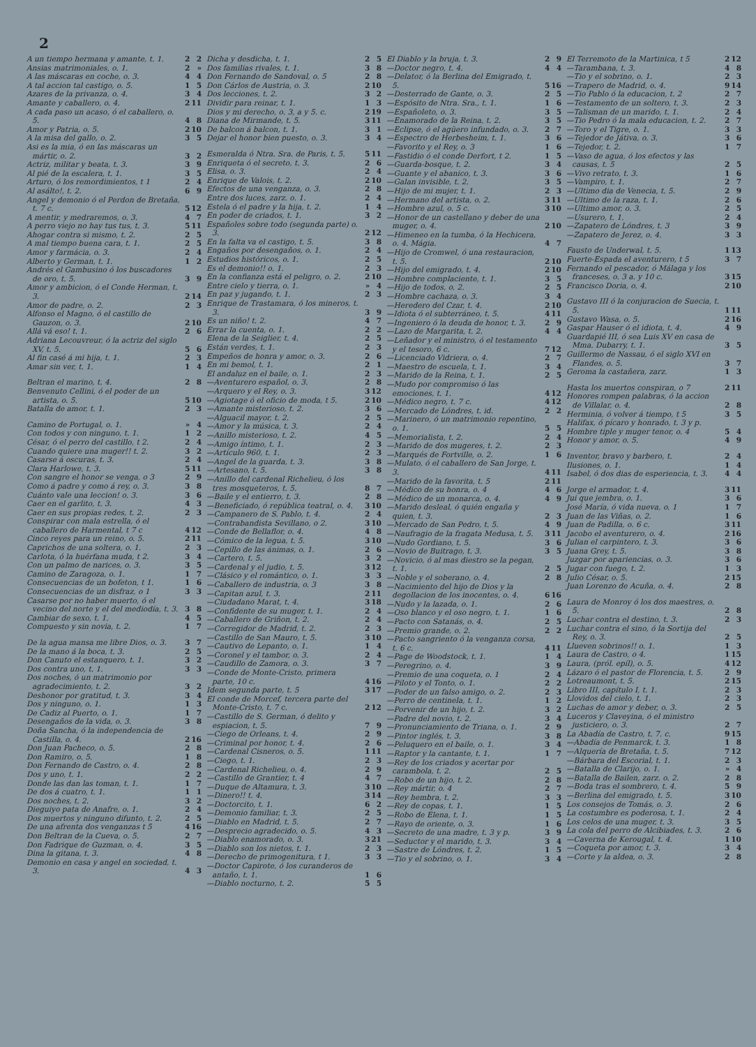2
| A un tiempo hermana y amante, t. 1. | 2 | 2 |
| Ansias matrimoniales, o. 1. | 2 | » |
| A las máscaras en coche, o. 3. | 4 | 4 |
| A tal accion tal castigo, o. 5. | 1 | 5 |
| Azares de la privanza, o. 4. | 3 | 4 |
| Amante y caballero, o. 4. | 2 | 11 |
| A cada paso un acaso, ó el caballero, o. 5. | 4 | 8 |
| Amor y Patria, o. 5. | 2 | 10 |
| A la misa del gallo, o. 2. | 3 | 5 |
| Asi es la mia, ó en las máscaras un mártir, o. 2. | 3 | 2 |
| Actriz, militar y beata, t. 3. | 3 | 9 |
| Al pié de la escalera, t. 1. | 3 | 5 |
| Arturo, ó los remordimientos, t 1 | 2 | 4 |
| Al asálto!, t. 2. | 6 | 9 |
| Angel y demonio ó el Perdon de Bretaña, t. 7 c. | 5 | 12 |
| A mentir, y medraremos, o. 3. | 4 | 7 |
| A perro viejo no hay tus tus, t. 3. | 5 | 11 |
| Ahogar contra si mismo, t. 2. | 2 | 5 |
| A mal tiempo buena cara, t. 1. | 2 | 5 |
| Amor y farmácia, o. 3. | 2 | 4 |
| Alberto y German, t. 1. | 1 | 2 |
| Andrés el Gambusino ó los buscadores de oro, t. 5. | 3 | 9 |
| Amor y ambicion, ó el Conde Herman, t. 3. | 2 | 14 |
| Amor de padre, o. 2. | 2 | 3 |
| Alfonso el Magno, ó el castillo de Gauzon, o. 3. | 2 | 10 |
| Allá vá eso! t. 1. | 2 | 6 |
| Adriana Lecouvreur, ó la actriz del siglo XV, t. 5. | 5 | 6 |
| Al fin casé á mi hija, t. 1. | 2 | 3 |
| Amar sin ver, t. 1. | 1 | 4 |
| Beltran el marino, t. 4. | 2 | 8 |
| Benvenuto Cellini, ó el poder de un artista, o. 5. | 5 | 10 |
| Batalla de amor, t. 1. | 2 | 3 |
| Camino de Portugal, o. 1. | » | 4 |
| Con todos y con ninguno, t. 1. | 1 | 2 |
| César, ó el perro del castillo, t 2. | 2 | 4 |
| Cuando quiere una muger!! t. 2. | 3 | 2 |
| Casarse á oscuras, t. 3. | 2 | 4 |
| Clara Harlowe, t. 3. | 5 | 11 |
| Con sangre el honor se venga, o 3 | 2 | 9 |
| Como á padre y como á rey, o. 3. | 3 | 8 |
| Cuánto vale una leccion! o. 3. | 3 | 6 |
| Caer en el garlito, t. 3. | 4 | 3 |
| Caer en sus propias redes, t. 2. | 2 | 3 |
| Conspirar con mala estrella, ó el caballero de Harmental, t 7 c | 4 | 12 |
| Cinco reyes para un reino, o. 5. | 2 | 11 |
| Caprichos de una soltera, o. 1. | 2 | 3 |
| Carlota, ó la huérfana muda, t 2. | 3 | 4 |
| Con un palmo de narices, o. 3. | 3 | 5 |
| Camino de Zaragoza, o. 1. | 1 | 7 |
| Consecuencias de un bofeton, t 1. | 1 | 6 |
| Consecuencias de un disfraz, o 1 | 3 | 3 |
| Casarse por no haber muerto, ó el vecino del norte y el del mediodía, t. 3. | 3 | 8 |
| Cambiar de sexo, t. 1. | 4 | 5 |
| Compuesto y sin novia, t. 2. | 1 | 7 |
| De la agua mansa me libre Dios, o. 3. | 3 | 7 |
| De la mano á la boca, t. 3. | 2 | 5 |
| Don Canuto el estanquero, t. 1. | 3 | 2 |
| Dos contra uno, t. 1. | 3 | 3 |
| Dos noches, ó un matrimonio por agradecimiento, t. 2. | 3 | 2 |
| Deshonor por gratitud, t. 3. | 3 | 4 |
| Dos y ninguno, o. 1. | 1 | 3 |
| De Cadiz al Puerto, o. 1. | 1 | 7 |
| Desengaños de la vida, o. 3. | 3 | 8 |
| Doña Sancha, ó la independencia de Castilla, o. 4. | 2 | 16 |
| Don Juan Pacheco, o. 5. | 2 | 8 |
| Don Ramiro, o. 5. | 1 | 8 |
| Don Fernando de Castro, o. 4. | 2 | 8 |
| Dos y uno, t. 1. | 2 | 2 |
| Donde las dan las toman, t. 1. | 1 | 7 |
| De dos á cuatro, t. 1. | 1 | 1 |
| Dos noches, t. 2. | 3 | 2 |
| Dieguiyo pata de Anafre, o. 1. | 2 | 4 |
| Dos muertos y ninguno difunto, t. 2. | 2 | 5 |
| De una afrenta dos venganzas t 5 | 4 | 16 |
| Don Beltran de la Cueva, o. 5. | 2 | 7 |
| Don Fadrique de Guzman, o. 4. | 3 | 5 |
| Dina la gitana, t. 3. | 4 | 8 |
| Demonio en casa y angel en sociedad, t. 3. | 4 | 3 |
| Dicha y desdicha, t. 1. | 2 | 5 |
| Dos familias rivales, t. 1. | 3 | 8 |
| Don Fernando de Sandoval, o. 5 | 2 | 8 |
| Don Cárlos de Austria, o. 3. | 2 | 10 |
| Dos lecciones, t. 2. | 3 | 2 |
| Dividir para reinar, t. 1. | 1 | 3 |
| Dios y mi derecho, o. 3, a y 5. c. | 2 | 19 |
| Diana de Mirmande, t. 5. | 3 | 11 |
| De balcon á balcon, t. 1. | 3 | 1 |
| Dejar el honor bien puesto, o. 3. | 3 | 4 |
| Esmeralda ó Ntra. Sra. de Paris, t. 5. | 5 | 11 |
| Enriqueta ó el secreto, t. 3. | 2 | 6 |
| Elisa, o. 3. | 2 | 4 |
| Enrique de Valois, t. 2. | 2 | 10 |
| Efectos de una venganza, o. 3. | 2 | 8 |
| Entre dos luces, zarz. o. 1. | 2 | 4 |
| Estela ó el padre y la hija, t. 2. | 1 | 4 |
| En poder de criados, t. 1. | 3 | 2 |
| Españoles sobre todo (segunda parte) o. 3. | 2 | 12 |
| En la falta va el castigo, t. 5. | 3 | 8 |
| Engaños por desengaños, o. 1. | 2 | 4 |
| Estudios históricos, o. 1. | 2 | 5 |
| Es el demonio!! o. 1. | 2 | 3 |
| En la confianza está el peligro, o. 2. | 2 | 10 |
| Entre cielo y tierra, o. 1. | » | 4 |
| En paz y jugando, t. 1. | 2 | 3 |
| Enrique de Trastamara, ó los mineros, t. 3. | 3 | 9 |
| Es un niño! t. 2. | 4 | 7 |
| Errar la cuenta, o. 1. | 2 | 2 |
| Elena de la Seiglier, t. 4. | 2 | 5 |
| Están verdes, t. 1. | 2 | 3 |
| Empeños de honra y amor, o. 3. | 2 | 6 |
| En mi bemol, t. 1. | 2 | 1 |
| El andaluz en el baile, o. 1. | 2 | 3 |
| —Aventurero español, o. 3. | 2 | 8 |
| —Arquero y el Rey, o. 3. | 3 | 12 |
| —Agiotage ó el oficio de moda, t 5. | 2 | 10 |
| —Amante misterioso, t. 2. | 3 | 6 |
| —Alguacil mayor, t. 2. | 2 | 5 |
| —Amor y la música, t. 3. | 2 | 4 |
| —Anillo misterioso, t. 2. | 4 | 5 |
| —Amigo íntimo, t. 1. | 2 | 3 |
| —Artículo 960, t. 1. | 2 | 3 |
| —Angel de la guarda, t. 3. | 3 | 8 |
| —Artesano, t. 5. | 3 | 8 |
| —Anillo del cardenal Richelieu, ó los tres mosqueteros, t. 5. | 8 | 7 |
| —Baile y el entierro, t. 3. | 2 | 8 |
| —Beneficiado, ó república teatral, o. 4. | 3 | 10 |
| —Campanero de S. Pablo, t. 4. | 2 | 4 |
| —Contrabandista Sevillano, o 2. | 3 | 10 |
| —Conde de Bellaflor, o. 4. | 4 | 8 |
| —Cómico de la legua, t. 5. | 3 | 10 |
| —Cepillo de las ánimas, o. 1. | 2 | 6 |
| —Cartero, t. 5. | 3 | 2 |
| —Cardenal y el judio, t. 5. | 3 | 12 |
| —Clásico y el romántico, o. 1. | 3 | 3 |
| —Caballero de industria, o. 3 | 3 | 8 |
| —Capitan azul, t. 3. | 2 | 11 |
| —Ciudadano Marat, t. 4. | 3 | 18 |
| —Confidente de su muger, t. 1. | 2 | 4 |
| —Caballero de Griñon, t. 2. | 2 | 4 |
| —Corregidor de Madrid, t. 2. | 2 | 3 |
| —Castillo de San Mauro, t. 5. | 3 | 10 |
| —Cautivo de Lepanto, o. 1. | 1 | 4 |
| —Coronel y el tambor, o. 3. | 2 | 4 |
| —Caudillo de Zamora, o. 3. | 3 | 7 |
| —Conde de Monte-Cristo, primera parte, 10 c. | 4 | 16 |
| Idem segunda parte, t. 5 | 3 | 17 |
| El conde de Morcef, tercera parte del Monte-Cristo, t. 7 c. | 2 | 12 |
| —Castillo de S. German, ó delito y espiacion, t. 5. | 7 | 9 |
| —Ciego de Orleans, t. 4. | 2 | 9 |
| —Criminal por honor, t. 4. | 2 | 6 |
| —Cardenal Cisneros, o. 5. | 1 | 11 |
| —Ciego, t. 1. | 2 | 3 |
| —Cardenal Richelieu, o. 4. | 2 | 9 |
| —Castillo de Grantier, t. 4 | 4 | 7 |
| —Duque de Altamura, t. 3. | 3 | 10 |
| —Dinero!! t. 4. | 3 | 14 |
| —Doctorcito, t. 1. | 6 | 2 |
| —Demonio familiar, t. 3. | 2 | 5 |
| —Diablo en Madrid, t. 5. | 2 | 7 |
| —Desprecio agradecido, o. 5. | 4 | 3 |
| —Diablo enamorado, o. 3. | 3 | 21 |
| —Diablo son los nietos, t. 1. | 2 | 3 |
| —Derecho de primogenitura, t 1. | 3 | 3 |
| —Doctor Capirote, ó los curanderos de antaño, t. 1. | 1 | 6 |
| —Diablo nocturno, t. 2. | 5 | 5 |
| El Diablo y la bruja, t. 3. | 2 | 9 |
| —Doctor negro, t. 4. | 4 | 4 |
| —Delator, ó la Berlina del Emigrado, t. 5. | 5 | 16 |
| —Desterrado de Gante, o. 3. | 2 | 5 |
| —Espósito de Ntra. Sra., t. 1. | 1 | 6 |
| —Españoleto, o. 3. | 3 | 5 |
| —Enamorado de la Reina, t. 2. | 3 | 5 |
| —Eclipse, ó el agüero infundado, o. 3. | 2 | 7 |
| —Espectro de Herbesheim, t. 1. | 3 | 6 |
| —Favorito y el Rey, o. 3 | 1 | 6 |
| —Fastidio ó el conde Derfort, t 2. | 1 | 5 |
| —Guarda-bosque, t. 2. | 3 | 4 |
| —Guante y el abanico, t. 3. | 3 | 6 |
| —Galan invisible, t. 2. | 3 | 5 |
| —Hijo de mi mujer, t. 1. | 2 | 3 |
| —Hermano del artista, o. 2. | 3 | 11 |
| —Hombre azul, o. 5 c. | 3 | 10 |
| —Honor de un castellano y deber de una muger, o. 4. | 2 | 10 |
| —Himeneo en la tumba, ó la Hechicera, o. 4. Mágia. | 4 | 7 |
| —Hijo de Cromwel, ó una restauracion, t. 5. | 2 | 10 |
| —Hijo del emigrado, t. 4. | 2 | 10 |
| —Hombre complaciente, t. 1. | 3 | 5 |
| —Hijo de todos, o. 2. | 2 | 5 |
| —Hombre cachaza, o. 3. | 3 | 4 |
| —Heredero del Czar, t. 4. | 2 | 10 |
| —Idiota ó el subterráneo, t. 5. | 4 | 11 |
| —Ingeniero ó la deuda de honor, t. 3. | 2 | 9 |
| —Lazo de Margarita, t. 2. | 4 | 4 |
| —Leñador y el ministro, ó el testamento y el tesoro, 6 c. | 7 | 12 |
| —Licenciado Vidriera, o. 4. | 2 | 7 |
| —Maestro de escuela, t. 1. | 3 | 4 |
| —Marido de la Reina, t. 1. | 2 | 5 |
| —Mudo por compromiso ó las emociones, t. 1. | 4 | 12 |
| —Médico negro, t. 7 c. | 4 | 12 |
| —Mercado de Lóndres, t. id. | 2 | 2 |
| —Marinero, ó un matrimonio repentino, o. 1. | 5 | 5 |
| —Memorialista, t. 2. | 2 | 4 |
| —Marido de dos mugeres, t. 2. | 2 | 3 |
| —Marqués de Fortville, o. 2. | 1 | 6 |
| —Mulato, ó el caballero de San Jorge, t. 3. | 4 | 11 |
| —Marido de la favorita, t. 5 | 2 | 11 |
| —Médico de su honra, o. 4 | 4 | 6 |
| —Médico de un monarca, o. 4. | 4 | 9 |
| —Marido desleal, ó quién engaña y quien, t. 3. | 2 | 3 |
| —Mercado de San Pedro, t. 5. | 4 | 9 |
| —Naufragio de la fragata Medusa, t. 5. | 3 | 11 |
| —Nudo Gordiano, t. 5. | 3 | 6 |
| —Novio de Buitrago, t. 3. | 3 | 5 |
| —Novicio, ó al mas diestro se la pegan, t. 1. | 2 | 5 |
| —Noble y el soberano, o. 4. | 2 | 8 |
| —Nacimiento del hijo de Dios y la degollacion de los inocentes, o. 4. | 6 | 16 |
| —Nudo y la lazada, o. 1. | 2 | 6 |
| —Oso blanco y el oso negro, t. 1. | 1 | 6 |
| —Pacto con Satanás, o. 4. | 2 | 5 |
| —Premio grande, o. 2. | 2 | 2 |
| —Pacto sangriento ó la venganza corsa, t. 6 c. | 4 | 11 |
| —Page de Woodstock, t. 1. | 1 | 4 |
| —Peregrino, o. 4. | 3 | 9 |
| —Premio de una coqueta, o. 1 | 2 | 4 |
| —Piloto y el Tonto, o. 1. | 2 | 2 |
| —Poder de un falso amigo, o. 2. | 2 | 3 |
| —Perro de centinela, t. 1. | 1 | 2 |
| —Porvenir de un hijo, t. 2. | 3 | 2 |
| —Padre del novio, t. 2. | 3 | 4 |
| —Pronunciamiento de Triana, o. 1. | 2 | 9 |
| —Pintor inglés, t. 3. | 3 | 8 |
| —Peluquero en el baile, o. 1. | 3 | 4 |
| —Raptor y la cantante, t. 1. | 1 | 7 |
| —Rey de los criados y acertar por carambola, t. 2. | 2 | 5 |
| —Robo de un hijo, t. 2. | 2 | 8 |
| —Rey mártir, o. 4 | 2 | 7 |
| —Rey hembra, t. 2. | 3 | 3 |
| —Rey de copas, t. 1. | 1 | 5 |
| —Robo de Elena, t. 1. | 1 | 5 |
| —Rayo de oriente, o. 3. | 1 | 6 |
| —Secreto de una madre, t. 3 y p. | 3 | 9 |
| —Seductor y el marido, t. 3. | 3 | 4 |
| —Sastre de Lóndres, t. 2. | 1 | 5 |
| —Tio y el sobrino, o. 1. | 3 | 4 |
| El Terremoto de la Martinica, t 5 | 2 | 12 |
| —Tarambana, t. 3. | 4 | 8 |
| —Tio y el sobrino, o. 1. | 2 | 3 |
| —Trapero de Madrid, o. 4. | 9 | 14 |
| —Tio Pablo ó la educacion, t. 2 | 2 | 7 |
| —Testamento de un soltero, t. 3. | 2 | 3 |
| —Talisman de un marido, t. 1. | 2 | 4 |
| —Tio Pedro ó la mala educacion, t. 2. | 2 | 7 |
| —Toro y el Tigre, o. 1. | 3 | 3 |
| —Tejedor de Játiva, o. 3. | 3 | 6 |
| —Tejedor, t. 2. | 1 | 7 |
| —Vaso de agua, ó los efectos y las causas, t. 5 | 2 | 5 |
| —Vivo retrato, t. 3. | 1 | 6 |
| —Vampiro, t. 1. | 2 | 7 |
| —Ultimo dia de Venecia, t. 5. | 2 | 9 |
| —Ultimo de la raza, t. 1. | 2 | 6 |
| —Ultimo amor, o. 3. | 2 | 5 |
| —Usurero, t. 1. | 2 | 4 |
| —Zapatero de Lóndres, t. 3 | 3 | 9 |
| —Zapatero de Jerez, o. 4. | 3 | 3 |
| Fausto de Underwal, t. 5. | 1 | 13 |
| Fuerte-Espada el aventurero, t 5 | 3 | 7 |
| Fernando el pescador, ó Málaga y los franceses, o. 3 a. y 10 c. | 3 | 15 |
| Francisco Doria, o. 4. | 2 | 10 |
| Gustavo III ó la conjuracion de Suecia, t. 5. | 1 | 11 |
| Gustavo Wasa, o. 5. | 2 | 16 |
| Gaspar Hauser ó el idiota, t. 4. | 4 | 9 |
| Guardapié III, ó sea Luis XV en casa de Mma. Dubarry, t. 1. | 3 | 5 |
| Guillermo de Nassau, ó el siglo XVI en Flandes, o. 5. | 3 | 7 |
| Geroma la castañera, zarz. | 1 | 3 |
| Hasta los muertos conspiran, o 7 | 2 | 11 |
| Honores rompen palabras, ó la accion de Villalar, o. 4. | 2 | 8 |
| Herminia, ó volver á tiempo, t 5 | 3 | 5 |
| Halifax, ó pícaro y honrado, t. 3 y p. | | |
| Hombre tiple y muger tenor, o. 4 | 5 | 4 |
| Honor y amor, o. 5. | 4 | 9 |
| Inventor, bravo y barbero, t. | 2 | 4 |
| Ilusiones, o. 1. | 1 | 4 |
| Isabel, ó dos dias de esperiencia, t. 3. | 4 | 4 |
| Jorge el armador, t. 4. | 3 | 11 |
| Jui que jembra, o. 1. | 3 | 6 |
| José María, ó vida nueva, o. 1 | 1 | 7 |
| Juan de las Viñas, o. 2. | 1 | 6 |
| Juan de Padilla, o. 6 c. | 3 | 11 |
| Jacobo el aventurero, o. 4. | 2 | 16 |
| Julian el carpintero, t. 3. | 3 | 6 |
| Juana Grey, t. 5. | 3 | 8 |
| Juzgar por apariencias, o. 3. | 3 | 6 |
| Jugar con fuego, t. 2. | 1 | 3 |
| Julio César, o. 5. | 2 | 15 |
| Juan Lorenzo de Acuña, o. 4. | 2 | 8 |
| Laura de Monroy ó los dos maestres, o. 5. | 2 | 8 |
| Luchar contra el destino, t. 3. | 2 | 3 |
| Luchar contra el sino, ó la Sortija del Rey, o. 3. | 2 | 5 |
| Llueven sobrinos!! o. 1. | 1 | 3 |
| Laura de Castro, o 4. | 1 | 15 |
| Laura, (pról. epíl), o. 5. | 4 | 12 |
| Lázaro ó el pastor de Florencia, t. 5. | 2 | 9 |
| Lotreaumont, t. 5. | 2 | 15 |
| Libro III, capítulo I, t. 1. | 2 | 3 |
| Llovidos del cielo, t. 1. | 2 | 3 |
| Luchas de amor y deber, o. 3. | 2 | 5 |
| Luceros y Claveyina, ó el ministro justiciero, o. 3. | 2 | 7 |
| La Abadía de Castro, t. 7. c. | 9 | 15 |
| —Abadía de Penmarck, t. 3. | 1 | 8 |
| —Alquería de Bretaña, t. 5. | 7 | 12 |
| —Bárbara del Escorial, t. 1. | 2 | 3 |
| —Batalla de Clarijo, o. 1. | » | 4 |
| —Batalla de Bailen, zarz. o. 2. | 2 | 8 |
| —Boda tras el sombrero, t. 4. | 5 | 9 |
| —Berlina del emigrado, t. 5. | 3 | 10 |
| Los consejos de Tomás, o. 3. | 2 | 6 |
| La costumbre es poderosa, t. 1. | 2 | 4 |
| Los celos de una muger, t. 3. | 3 | 5 |
| La cola del perro de Alcibiades, t. 3. | 2 | 6 |
| —Caverna de Kerougal, t. 4. | 1 | 10 |
| —Coqueta por amor, t. 3. | 3 | 4 |
| —Corte y la aldea, o. 3. | 2 | 8 |